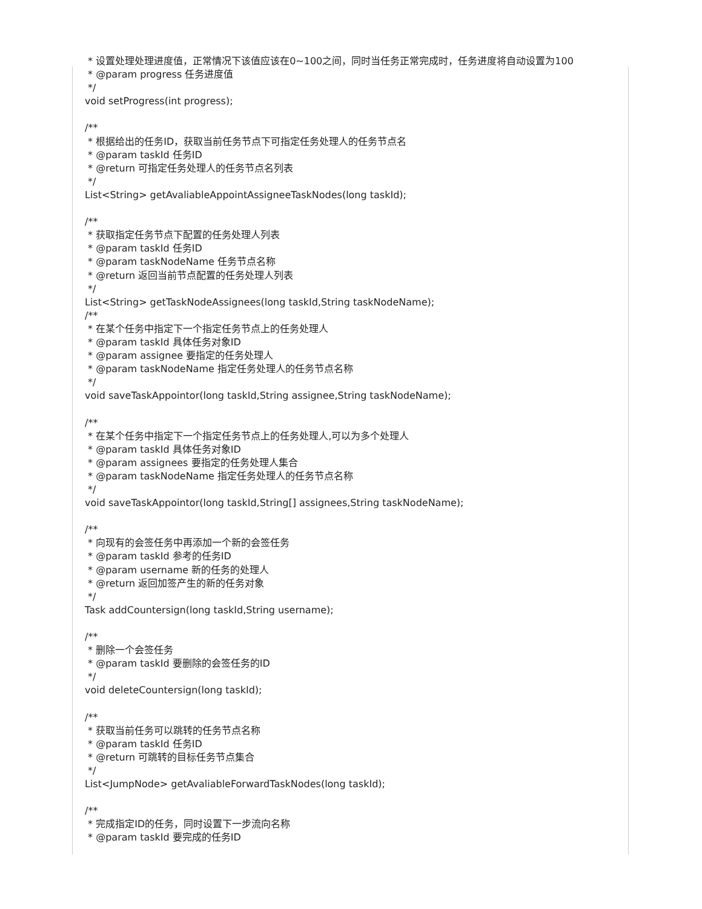* 设置处理处理进度值，正常情况下该值应该在0~100之间，同时当任务正常完成时，任务进度将自动设置为100 * @param progress 任务进度值 */ void setProgress(int progress); /** * 根据给出的任务ID，获取当前任务节点下可指定任务处理人的任务节点名 * @param taskId 任务ID * @return 可指定任务处理人的任务节点名列表 */ List<String> getAvaliableAppointAssigneeTaskNodes(long taskId); /** * 获取指定任务节点下配置的任务处理人列表 * @param taskId 任务ID * @param taskNodeName 任务节点名称 * @return 返回当前节点配置的任务处理人列表 */ List<String> getTaskNodeAssignees(long taskId,String taskNodeName); /** * 在某个任务中指定下一个指定任务节点上的任务处理人 * @param taskId 具体任务对象ID * @param assignee 要指定的任务处理人 * @param taskNodeName 指定任务处理人的任务节点名称 */ void saveTaskAppointor(long taskId,String assignee,String taskNodeName); /** * 在某个任务中指定下一个指定任务节点上的任务处理人,可以为多个处理人 * @param taskId 具体任务对象ID * @param assignees 要指定的任务处理人集合 * @param taskNodeName 指定任务处理人的任务节点名称 */ void saveTaskAppointor(long taskId,String[] assignees,String taskNodeName); /** * 向现有的会签任务中再添加一个新的会签任务 * @param taskId 参考的任务ID * @param username 新的任务的处理人 * @return 返回加签产生的新的任务对象 */ Task addCountersign(long taskId,String username); /** * 删除一个会签任务 * @param taskId 要删除的会签任务的ID */ void deleteCountersign(long taskId); /** * 获取当前任务可以跳转的任务节点名称 * @param taskId 任务ID * @return 可跳转的目标任务节点集合 */ List<JumpNode> getAvaliableForwardTaskNodes(long taskId); /** * 完成指定ID的任务，同时设置下一步流向名称 * @param taskId 要完成的任务ID